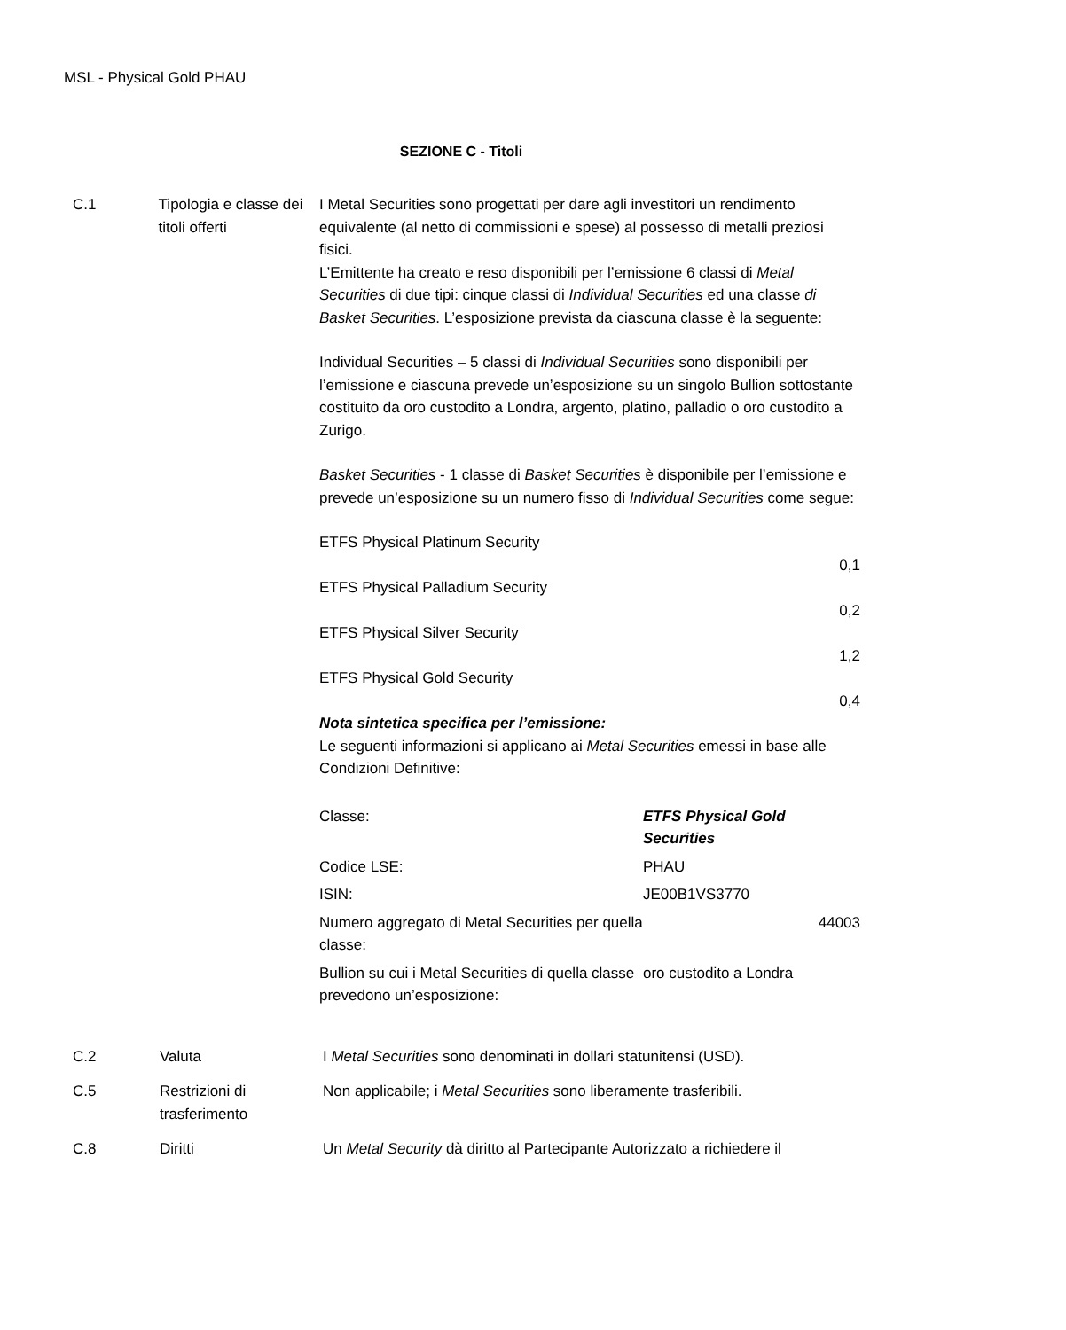MSL - Physical Gold PHAU
SEZIONE C - Titoli
C.1 Tipologia e classe dei titoli offerti
I Metal Securities sono progettati per dare agli investitori un rendimento equivalente (al netto di commissioni e spese) al possesso di metalli preziosi fisici.
L’Emittente ha creato e reso disponibili per l’emissione 6 classi di Metal Securities di due tipi: cinque classi di Individual Securities ed una classe di Basket Securities. L’esposizione prevista da ciascuna classe è la seguente:
Individual Securities – 5 classi di Individual Securities sono disponibili per l’emissione e ciascuna prevede un’esposizione su un singolo Bullion sottostante costituito da oro custodito a Londra, argento, platino, palladio o oro custodito a Zurigo.
Basket Securities - 1 classe di Basket Securities è disponibile per l’emissione e prevede un’esposizione su un numero fisso di Individual Securities come segue:
ETFS Physical Platinum Security
0,1
ETFS Physical Palladium Security
0,2
ETFS Physical Silver Security
1,2
ETFS Physical Gold Security
0,4
Nota sintetica specifica per l’emissione:
Le seguenti informazioni si applicano ai Metal Securities emessi in base alle Condizioni Definitive:
| Classe: | ETFS Physical Gold Securities |
| Codice LSE: | PHAU |
| ISIN: | JE00B1VS3770 |
| Numero aggregato di Metal Securities per quella classe: | 44003 |
| Bullion su cui i Metal Securities di quella classe prevedono un’esposizione: | oro custodito a Londra |
C.2 Valuta I Metal Securities sono denominati in dollari statunitensi (USD).
C.5 Restrizioni di trasferimento
Non applicabile; i Metal Securities sono liberamente trasferibili.
C.8 Diritti Un Metal Security dà diritto al Partecipante Autorizzato a richiedere il